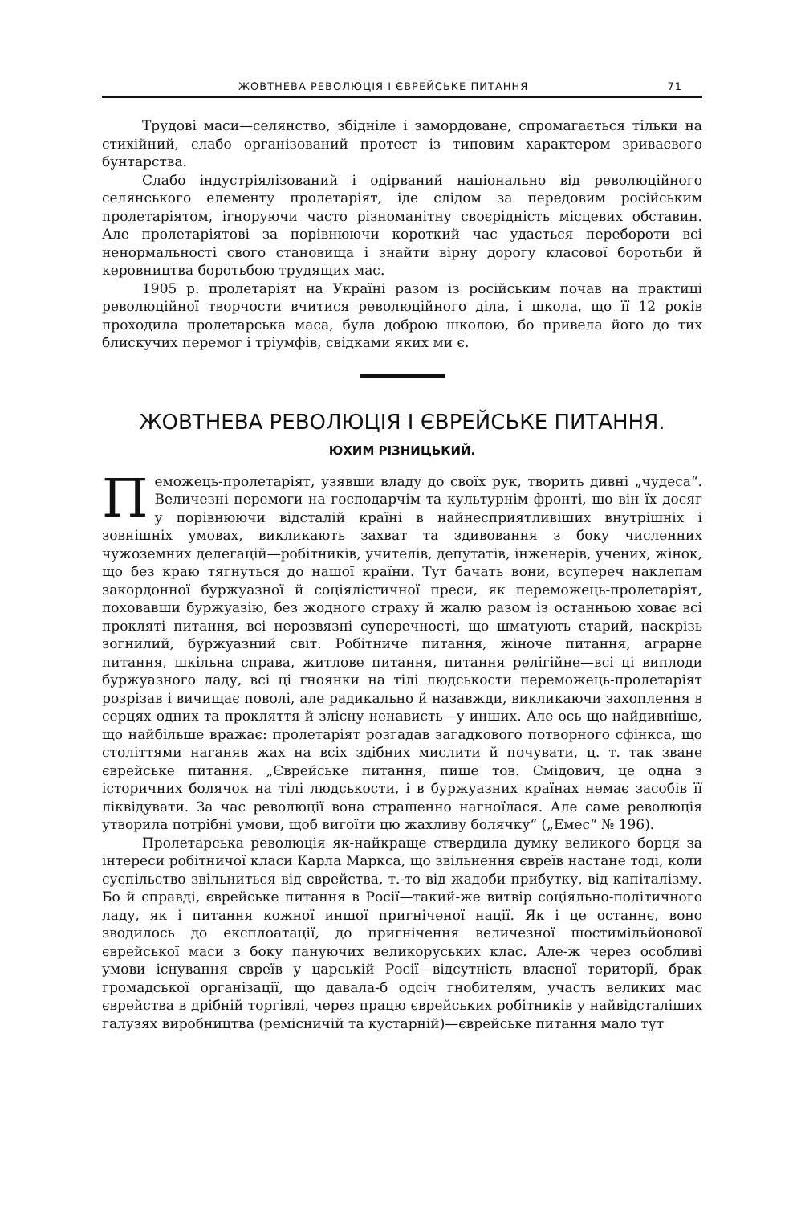ЖОВТНЕВА РЕВОЛЮЦІЯ І ЄВРЕЙСЬКЕ ПИТАННЯ 71
Трудові маси—селянство, збідніле і замордоване, спромагається тільки на стихійний, слабо організований протест із типовим характером зриваєвого бунтарства.
Слабо індустріялізований і одірваний національно від революційного селянського елементу пролетаріят, іде слідом за передовим російським пролетаріятом, ігноруючи часто різноманітну своєрідність місцевих обставин. Але пролетаріятові за порівнюючи короткий час удається перебороти всі ненормальності свого становища і знайти вірну дорогу класової боротьби й керовництва боротьбою трудящих мас.
1905 р. пролетаріят на Україні разом із російським почав на практиці революційної творчости вчитися революційного діла, і школа, що її 12 років проходила пролетарська маса, була доброю школою, бо привела його до тих блискучих перемог і тріумфів, свідками яких ми є.
ЖОВТНЕВА РЕВОЛЮЦІЯ І ЄВРЕЙСЬКЕ ПИТАННЯ.
ЮХИМ РІЗНИЦЬКИЙ.
Пеможець-пролетаріят, узявши владу до своїх рук, творить дивні „чудеса“. Величезні перемоги на господарчім та культурнім фронті, що він їх досяг у порівнюючи відсталій країні в найнесприятливіших внутрішніх і зовнішніх умовах, викликають захват та здивовання з боку численних чужоземних делегацій—робітників, учителів, депутатів, інженерів, учених, жінок, що без краю тягнуться до нашої країни. Тут бачать вони, всупереч наклепам закордонної буржуазної й соціялістичної преси, як переможець-пролетаріят, поховавши буржуазію, без жодного страху й жалю разом із останньою ховає всі прокляті питання, всі нерозвязні суперечності, що шматують старий, наскрізь зогнилий, буржуазний світ. Робітниче питання, жіноче питання, аграрне питання, шкільна справа, житлове питання, питання релігійне—всі ці виплоди буржуазного ладу, всі ці гноянки на тілі людськости переможець-пролетаріят розрізав і вичищає поволі, але радикально й назавжди, викликаючи захоплення в серцях одних та прокляття й злісну ненависть—у инших. Але ось що найдивніше, що найбільше вражає: пролетаріят розгадав загадкового потворного сфінкса, що століттями наганяв жах на всіх здібних мислити й почувати, ц. т. так зване єврейське питання. „Єврейське питання, пише тов. Смідович, це одна з історичних болячок на тілі людськости, і в буржуазних країнах немає засобів її ліквідувати. За час революції вона страшенно нагноїлася. Але саме революція утворила потрібні умови, щоб вигоїти цю жахливу болячку“ („Емес“ № 196).
Пролетарська революція як-найкраще ствердила думку великого борця за інтереси робітничої класи Карла Маркса, що звільнення євреїв настане тоді, коли суспільство звільниться від єврейства, т.-то від жадоби прибутку, від капіталізму. Бо й справді, єврейське питання в Росії—такий-же витвір соціяльно-політичного ладу, як і питання кожної иншої пригніченої нації. Як і це останнє, воно зводилось до експлоатації, до пригнічення величезної шостимільйонової єврейської маси з боку пануючих великоруських клас. Але-ж через особливі умови існування євреїв у царській Росії—відсутність власної території, брак громадської організації, що давала-б одсіч гнобителям, участь великих мас єврейства в дрібній торгівлі, через працю єврейських робітників у найвідсталіших галузях виробництва (ремісничій та кустарній)—єврейське питання мало тут